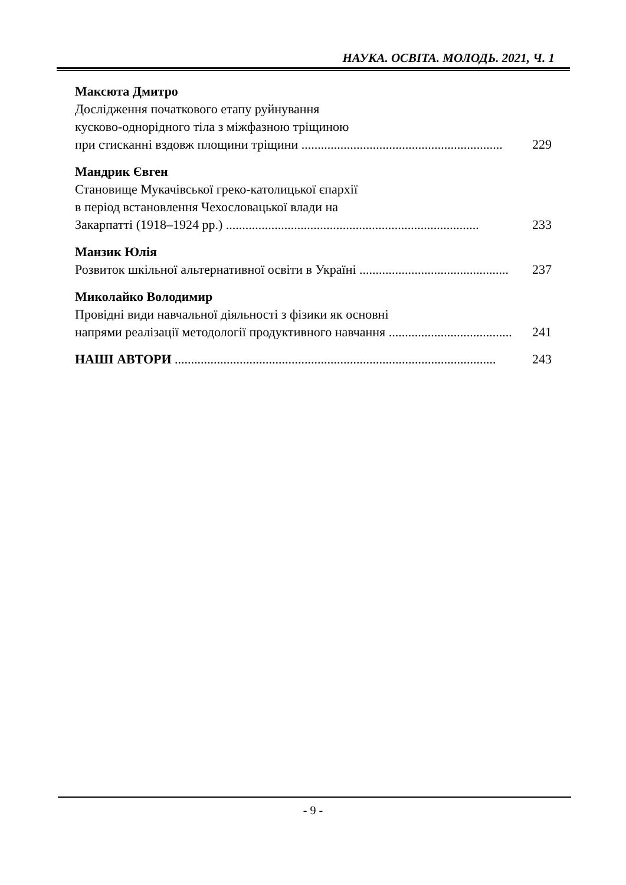НАУКА. ОСВІТА. МОЛОДЬ. 2021, Ч. 1
Максюта Дмитро
Дослідження початкового етапу руйнування
кусково-однорідного тіла з міжфазною тріщиною
при стисканні вздовж площини тріщини .............................................................. 229
Мандрик Євген
Становище Мукачівської греко-католицької єпархії
в період встановлення Чехословацької влади на
Закарпатті (1918–1924 рр.) .............................................................................. 233
Манзик Юлія
Розвиток шкільної альтернативної освіти в Україні .............................................. 237
Миколайко Володимир
Провідні види навчальної діяльності з фізики як основні
напрями реалізації методології продуктивного навчання ...................................... 241
НАШІ АВТОРИ ................................................................................................... 243
- 9 -